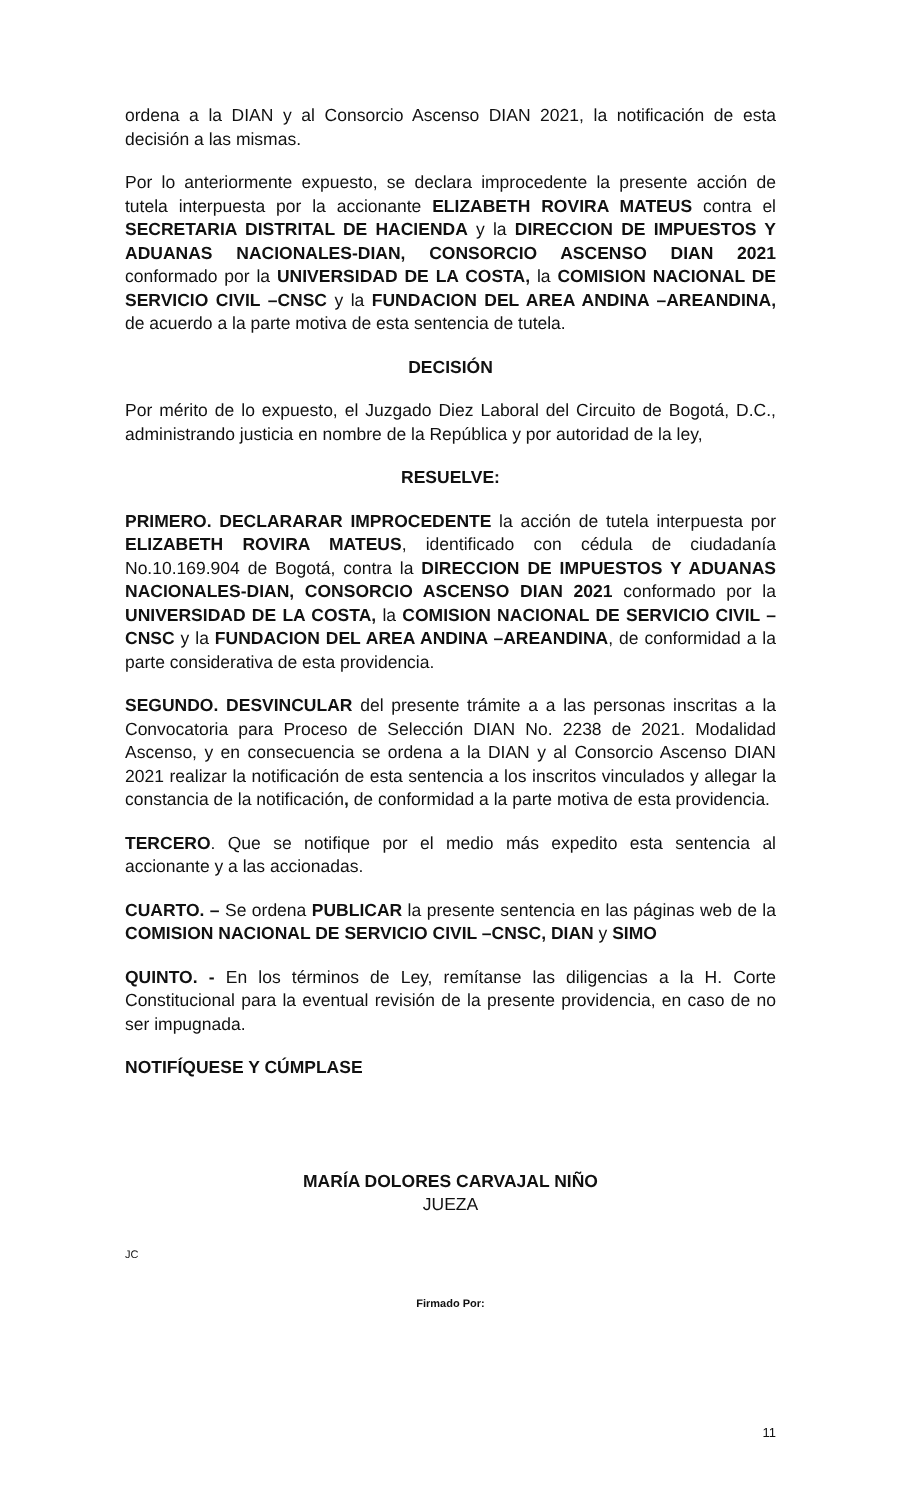ordena a la DIAN y al Consorcio Ascenso DIAN 2021, la notificación de esta decisión a las mismas.
Por lo anteriormente expuesto, se declara improcedente la presente acción de tutela interpuesta por la accionante ELIZABETH ROVIRA MATEUS contra el SECRETARIA DISTRITAL DE HACIENDA y la DIRECCION DE IMPUESTOS Y ADUANAS NACIONALES-DIAN, CONSORCIO ASCENSO DIAN 2021 conformado por la UNIVERSIDAD DE LA COSTA, la COMISION NACIONAL DE SERVICIO CIVIL –CNSC y la FUNDACION DEL AREA ANDINA –AREANDINA, de acuerdo a la parte motiva de esta sentencia de tutela.
DECISIÓN
Por mérito de lo expuesto, el Juzgado Diez Laboral del Circuito de Bogotá, D.C., administrando justicia en nombre de la República y por autoridad de la ley,
RESUELVE:
PRIMERO. DECLARARAR IMPROCEDENTE la acción de tutela interpuesta por ELIZABETH ROVIRA MATEUS, identificado con cédula de ciudadanía No.10.169.904 de Bogotá, contra la DIRECCION DE IMPUESTOS Y ADUANAS NACIONALES-DIAN, CONSORCIO ASCENSO DIAN 2021 conformado por la UNIVERSIDAD DE LA COSTA, la COMISION NACIONAL DE SERVICIO CIVIL –CNSC y la FUNDACION DEL AREA ANDINA –AREANDINA, de conformidad a la parte considerativa de esta providencia.
SEGUNDO. DESVINCULAR del presente trámite a a las personas inscritas a la Convocatoria para Proceso de Selección DIAN No. 2238 de 2021. Modalidad Ascenso, y en consecuencia se ordena a la DIAN y al Consorcio Ascenso DIAN 2021 realizar la notificación de esta sentencia a los inscritos vinculados y allegar la constancia de la notificación, de conformidad a la parte motiva de esta providencia.
TERCERO. Que se notifique por el medio más expedito esta sentencia al accionante y a las accionadas.
CUARTO. – Se ordena PUBLICAR la presente sentencia en las páginas web de la COMISION NACIONAL DE SERVICIO CIVIL –CNSC, DIAN y SIMO
QUINTO. - En los términos de Ley, remítanse las diligencias a la H. Corte Constitucional para la eventual revisión de la presente providencia, en caso de no ser impugnada.
NOTIFÍQUESE Y CÚMPLASE
MARÍA DOLORES CARVAJAL NIÑO
JUEZA
JC
Firmado Por:
11